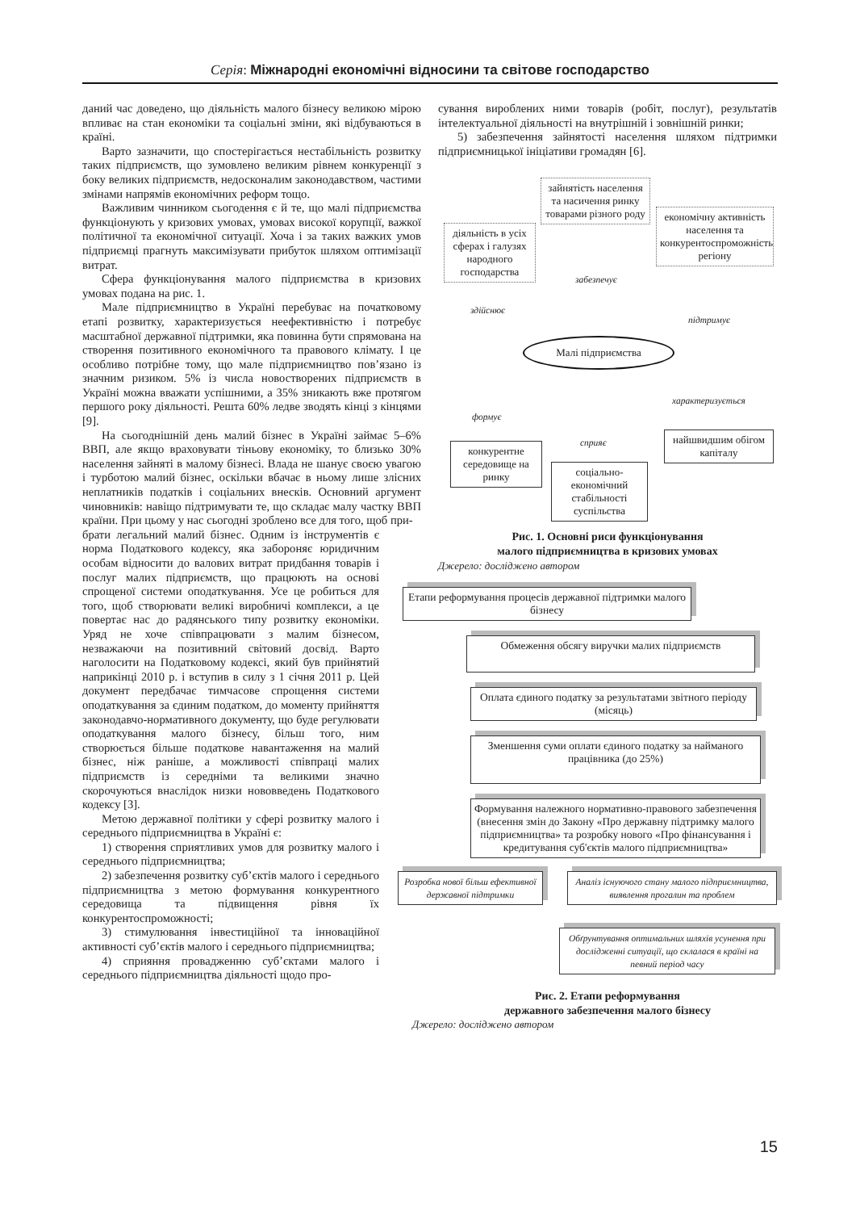Серія: Міжнародні економічні відносини та світове господарство
даний час доведено, що діяльність малого бізнесу великою мірою впливає на стан економіки та соціальні зміни, які відбуваються в країні.
Варто зазначити, що спостерігається нестабільність розвитку таких підприємств, що зумовлено великим рівнем конкуренції з боку великих підприємств, недосконалим законодавством, частими змінами напрямів економічних реформ тощо.
Важливим чинником сьогодення є й те, що малі підприємства функціонують у кризових умовах, умовах високої корупції, важкої політичної та економічної ситуації. Хоча і за таких важких умов підприємці прагнуть максимізувати прибуток шляхом оптимізації витрат.
Сфера функціонування малого підприємства в кризових умовах подана на рис. 1.
Мале підприємництво в Україні перебуває на початковому етапі розвитку, характеризується неефективністю і потребує масштабної державної підтримки, яка повинна бути спрямована на створення позитивного економічного та правового клімату. І це особливо потрібне тому, що мале підприємництво пов’язано із значним ризиком. 5% із числа новостворених підприємств в Україні можна вважати успішними, а 35% зникають вже протягом першого року діяльності. Решта 60% ледве зводять кінці з кінцями [9].
На сьогоднішній день малий бізнес в Україні займає 5–6% ВВП, але якщо враховувати тіньову економіку, то близько 30% населення зайняті в малому бізнесі. Влада не шанує своєю увагою і турботою малий бізнес, оскільки вбачає в ньому лише злісних неплатників податків і соціальних внесків. Основний аргумент чиновників: навіщо підтримувати те, що складає малу частку ВВП країни. При цьому у нас сьогодні зроблено все для того, щоб при-
брати легальний малий бізнес. Одним із інструментів є норма Податкового кодексу, яка забороняє юридичним особам відносити до валових витрат придбання товарів і послуг малих підприємств, що працюють на основі спрощеної системи оподаткування. Усе це робиться для того, щоб створювати великі виробничі комплекси, а це повертає нас до радянського типу розвитку економіки. Уряд не хоче співпрацювати з малим бізнесом, незважаючи на позитивний світовий досвід. Варто наголосити на Податковому кодексі, який був прийнятий наприкінці 2010 р. і вступив в силу з 1 січня 2011 р. Цей документ передбачає тимчасове спрощення системи оподаткування за єдиним податком, до моменту прийняття законодавчо-нормативного документу, що буде регулювати оподаткування малого бізнесу, більш того, ним створюється більше податкове навантаження на малий бізнес, ніж раніше, а можливості співпраці малих підприємств із середніми та великими значно скорочуються внаслідок низки нововведень Податкового кодексу [3].
Метою державної політики у сфері розвитку малого і середнього підприємництва в Україні є:
1) створення сприятливих умов для розвитку малого і середнього підприємництва;
2) забезпечення розвитку суб’єктів малого і середнього підприємництва з метою формування конкурентного середовища та підвищення рівня їх конкурентоспроможності;
3) стимулювання інвестиційної та інноваційної активності суб’єктів малого і середнього підприємництва;
4) сприяння провадженню суб’єктами малого і середнього підприємництва діяльності щодо про-
сування вироблених ними товарів (робіт, послуг), результатів інтелектуальної діяльності на внутрішній і зовнішній ринки;
5) забезпечення зайнятості населення шляхом підтримки підприємницької ініціативи громадян [6].
зайнятість населення та насичення ринку товарами різного роду
діяльність в усіх сферах і галузях народного господарства
економічну активність населення та конкурентоспроможність регіону
забезпечує
здійснює
підтримує
Малі підприємства
формує
характеризується
сприяє
конкурентне середовище на ринку
соціально-економічний стабільності суспільства
найшвидшим обігом капіталу
Рис. 1. Основні риси функціонування
малого підприємництва в кризових умовах
Джерело: досліджено автором
Етапи реформування процесів державної підтримки малого бізнесу
Обмеження обсягу виручки малих підприємств
Оплата єдиного податку за результатами звітного періоду (місяць)
Зменшення суми оплати єдиного податку за найманого працівника (до 25%)
Формування належного нормативно-правового забезпечення (внесення змін до Закону «Про державну підтримку малого підприємництва» та розробку нового «Про фінансування і кредитування суб'єктів малого підприємництва»
Розробка нової більш ефективної державної підтримки
Аналіз існуючого стану малого підприємництва, виявлення прогалин та проблем
Обґрунтування оптимальних шляхів усунення при дослідженні ситуації, що склалася в країні на певний період часу
Рис. 2. Етапи реформування
державного забезпечення малого бізнесу
Джерело: досліджено автором
15